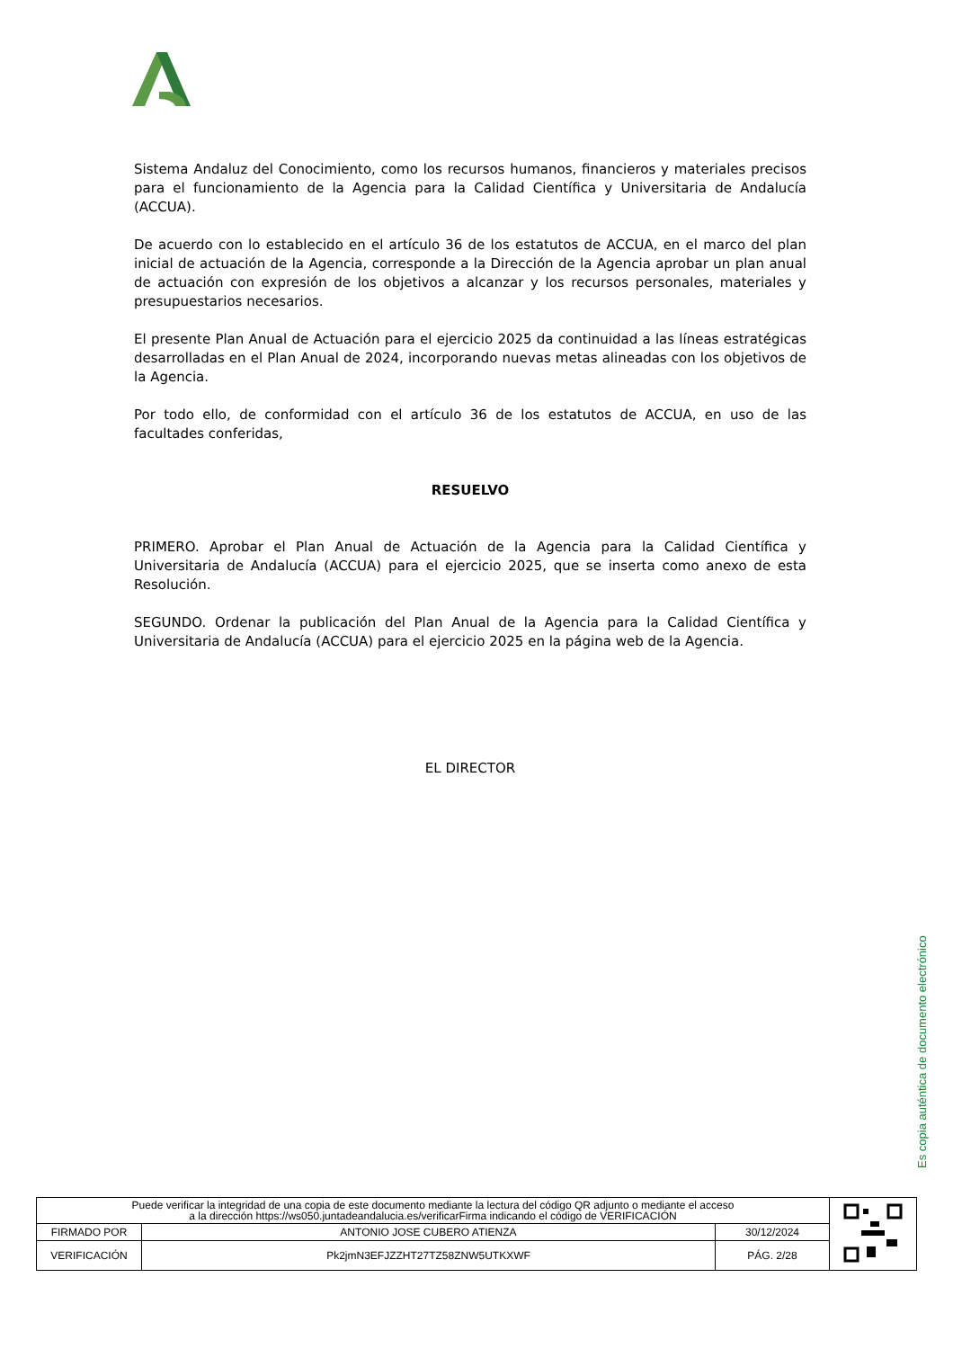Sistema Andaluz del Conocimiento, como los recursos humanos, financieros y materiales precisos para el funcionamiento de la Agencia para la Calidad Científica y Universitaria de Andalucía (ACCUA).
De acuerdo con lo establecido en el artículo 36 de los estatutos de ACCUA, en el marco del plan inicial de actuación de la Agencia, corresponde a la Dirección de la Agencia aprobar un plan anual de actuación con expresión de los objetivos a alcanzar y los recursos personales, materiales y presupuestarios necesarios.
El presente Plan Anual de Actuación para el ejercicio 2025 da continuidad a las líneas estratégicas desarrolladas en el Plan Anual de 2024, incorporando nuevas metas alineadas con los objetivos de la Agencia.
Por todo ello, de conformidad con el artículo 36 de los estatutos de ACCUA, en uso de las facultades conferidas,
RESUELVO
PRIMERO. Aprobar el Plan Anual de Actuación de la Agencia para la Calidad Científica y Universitaria de Andalucía (ACCUA) para el ejercicio 2025, que se inserta como anexo de esta Resolución.
SEGUNDO. Ordenar la publicación del Plan Anual de la Agencia para la Calidad Científica y Universitaria de Andalucía (ACCUA) para el ejercicio 2025 en la página web de la Agencia.
EL DIRECTOR
Es copia auténtica de documento electrónico
| Puede verificar la integridad de una copia de este documento mediante la lectura del código QR adjunto o mediante el acceso a la dirección https://ws050.juntadeandalucia.es/verificarFirma indicando el código de VERIFICACIÓN | | | |
| FIRMADO POR | ANTONIO JOSE CUBERO ATIENZA | 30/12/2024 | |
| VERIFICACIÓN | Pk2jmN3EFJZZHT27TZ58ZNW5UTKXWF | PÁG. 2/28 | |